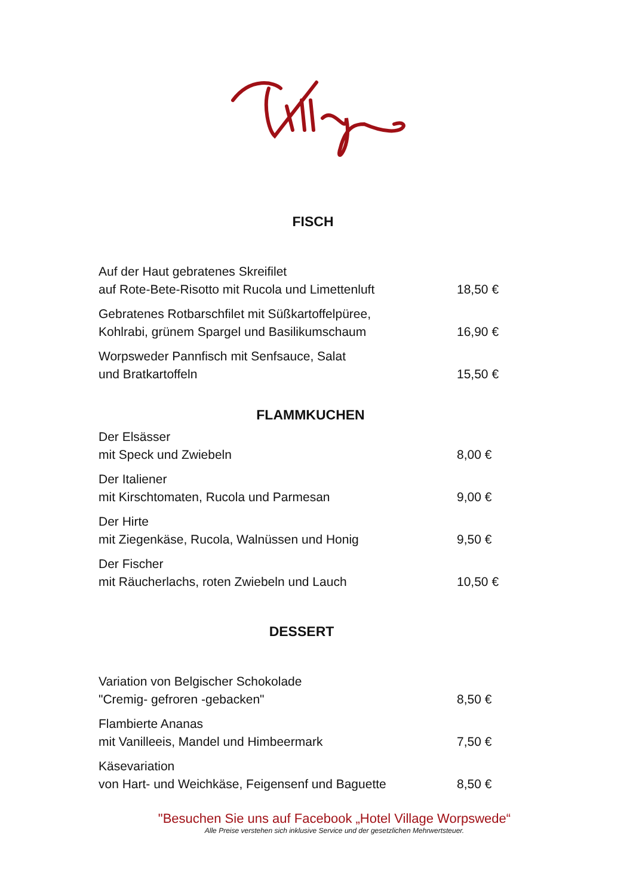FISCH
Auf der Haut gebratenes Skreifilet
auf Rote-Bete-Risotto mit Rucola und Limettenluft
18,50 €
Gebratenes Rotbarschfilet mit Süßkartoffelpüree,
Kohlrabi, grünem Spargel und Basilikumschaum
16,90 €
Worpsweder Pannfisch mit Senfsauce, Salat
und Bratkartoffeln
15,50 €
FLAMMKUCHEN
Der Elsässer
mit Speck und Zwiebeln
8,00 €
Der Italiener
mit Kirschtomaten, Rucola und Parmesan
9,00 €
Der Hirte
mit Ziegenkäse, Rucola, Walnüssen und Honig
9,50 €
Der Fischer
mit Räucherlachs, roten Zwiebeln und Lauch
10,50 €
DESSERT
Variation von Belgischer Schokolade
"Cremig- gefroren -gebacken"
8,50 €
Flambierte Ananas
mit Vanilleeis, Mandel und Himbeermark
7,50 €
Käsevariation
von Hart- und Weichkäse, Feigensenf und Baguette
8,50 €
"Besuchen Sie uns auf Facebook „Hotel Village Worpswede“
Alle Preise verstehen sich inklusive Service und der gesetzlichen Mehrwertsteuer.